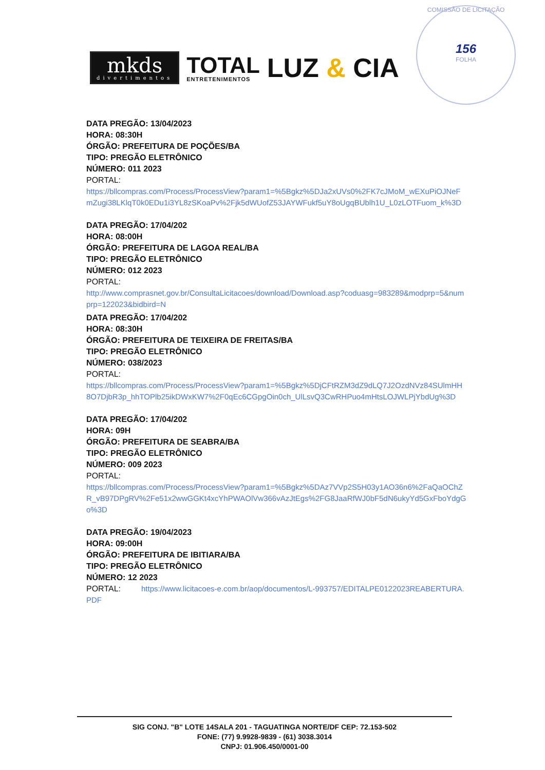mkds
divertimentos
TOTAL
ENTRETENIMENTOS
LUZ & CIA
COMISSÃO DE LICITAÇÃO
156
FOLHA
DATA PREGÃO: 13/04/2023
HORA: 08:30H
ÓRGÃO: PREFEITURA DE POÇÕES/BA
TIPO: PREGÃO ELETRÔNICO
NÚMERO: 011 2023
PORTAL:
https://bllcompras.com/Process/ProcessView?param1=%5Bgkz%5DJa2xUVs0%2FK7cJMoM_wEXuPiOJNeFmZugi38LKlqT0k0EDu1i3YL8zSKoaPv%2Fjk5dWUofZ53JAYWFukf5uY8oUgqBUblh1U_L0zLOTFuom_k%3D
DATA PREGÃO: 17/04/202
HORA: 08:00H
ÓRGÃO: PREFEITURA DE LAGOA REAL/BA
TIPO: PREGÃO ELETRÔNICO
NÚMERO: 012 2023
PORTAL:
http://www.comprasnet.gov.br/ConsultaLicitacoes/download/Download.asp?coduasg=983289&modprp=5&numprp=122023&bidbird=N
DATA PREGÃO: 17/04/202
HORA: 08:30H
ÓRGÃO: PREFEITURA DE TEIXEIRA DE FREITAS/BA
TIPO: PREGÃO ELETRÔNICO
NÚMERO: 038/2023
PORTAL:
https://bllcompras.com/Process/ProcessView?param1=%5Bgkz%5DjCFtRZM3dZ9dLQ7J2OzdNVz84SUlmHH8O7DjbR3p_hhTOPlb25ikDWxKW7%2F0qEc6CGpgOin0ch_UlLsvQ3CwRHPuo4mHtsLOJWLPjYbdUg%3D
DATA PREGÃO: 17/04/202
HORA: 09H
ÓRGÃO: PREFEITURA DE SEABRA/BA
TIPO: PREGÃO ELETRÔNICO
NÚMERO: 009 2023
PORTAL:
https://bllcompras.com/Process/ProcessView?param1=%5Bgkz%5DAz7VVp2S5H03y1AO36n6%2FaQaOChZR_vB97DPgRV%2Fe51x2wwGGKt4xcYhPWAOlVw366vAzJtEgs%2FG8JaaRfWJ0bF5dN6ukyYd5GxFboYdgGo%3D
DATA PREGÃO: 19/04/2023
HORA: 09:00H
ÓRGÃO: PREFEITURA DE IBITIARA/BA
TIPO: PREGÃO ELETRÔNICO
NÚMERO: 12 2023
PORTAL: https://www.licitacoes-e.com.br/aop/documentos/L-993757/EDITALPE0122023REABERTURA.PDF
SIG CONJ. "B" LOTE 14SALA 201 - TAGUATINGA NORTE/DF CEP: 72.153-502
FONE: (77) 9.9928-9839 - (61) 3038.3014
CNPJ: 01.906.450/0001-00